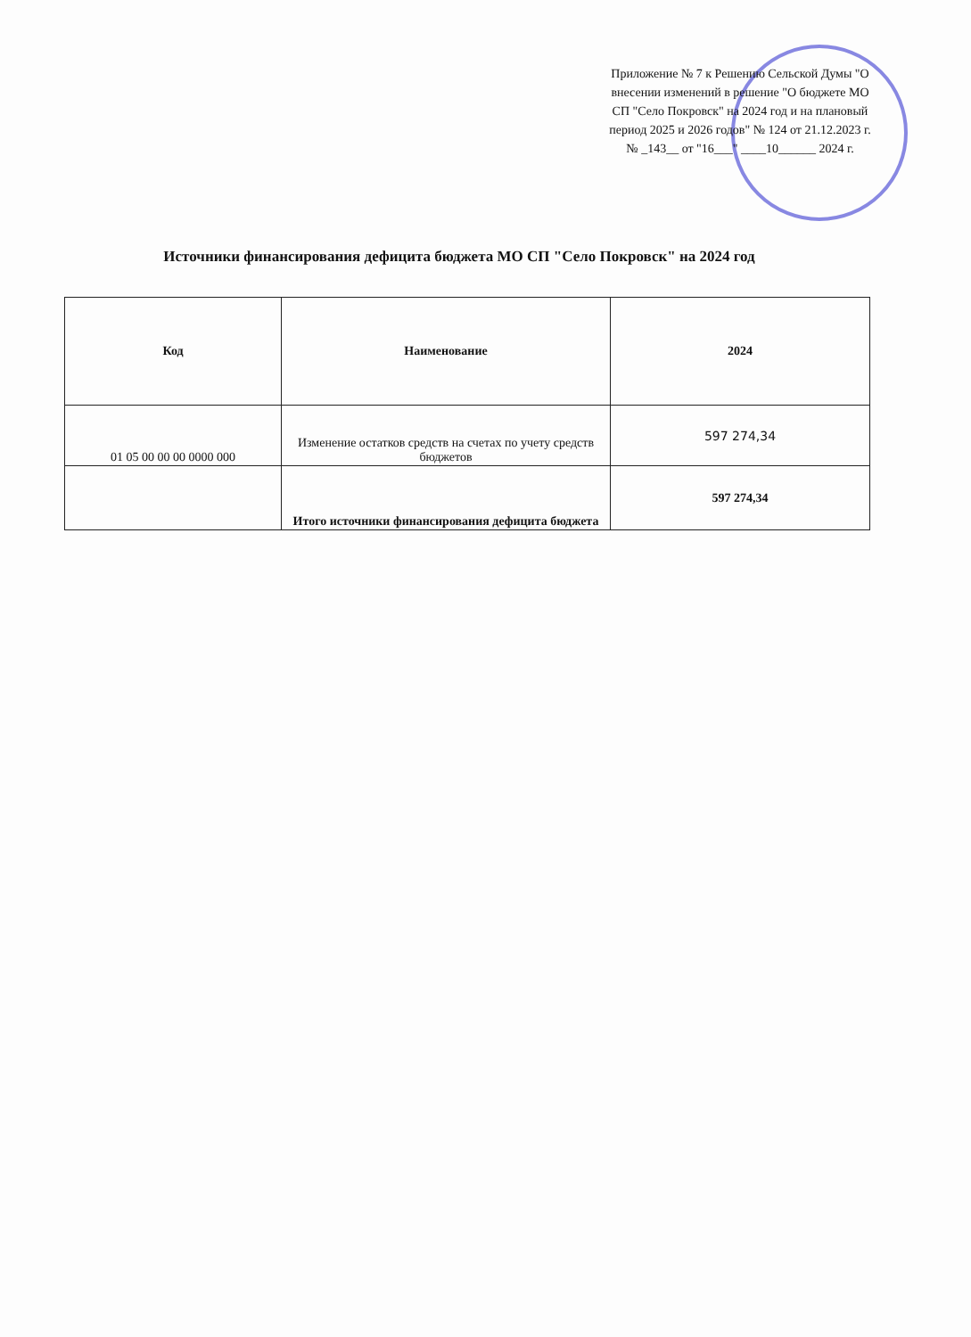Приложение № 7 к Решению Сельской Думы "О внесении изменений в решение "О бюджете МО СП "Село Покровск" на 2024 год и на плановый период 2025 и 2026 годов" № 124 от 21.12.2023 г. № _143__ от "16___" ____10______ 2024 г.
Источники финансирования дефицита бюджета МО СП "Село Покровск" на 2024 год
| Код | Наименование | 2024 |
| --- | --- | --- |
| 01 05 00 00 00 0000 000 | Изменение остатков средств на счетах по учету средств бюджетов | 597 274,34 |
| | Итого источники финансирования дефицита бюджета | 597 274,34 |